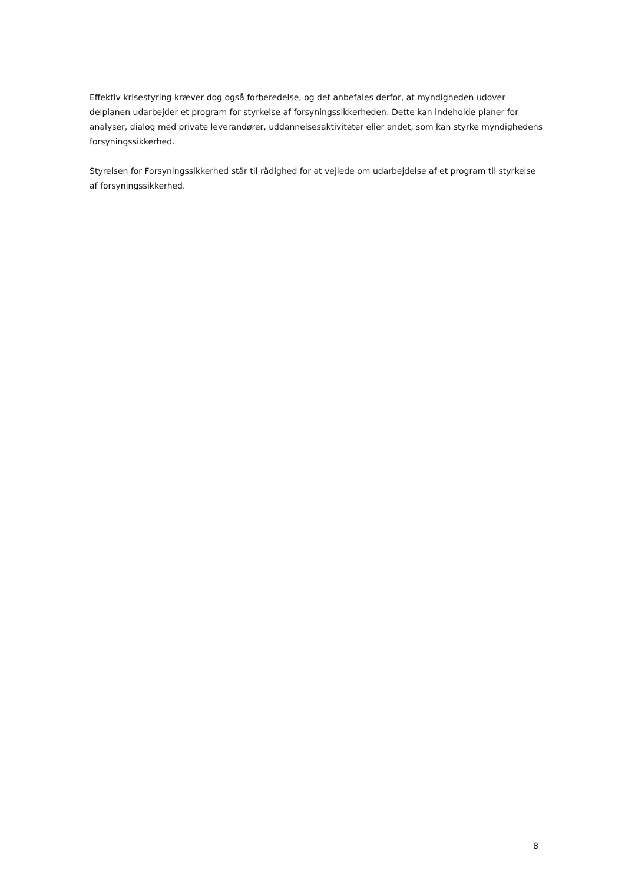Effektiv krisestyring kræver dog også forberedelse, og det anbefales derfor, at myndigheden udover delplanen udarbejder et program for styrkelse af forsyningssikkerheden. Dette kan indeholde planer for analyser, dialog med private leverandører, uddannelsesaktiviteter eller andet, som kan styrke myndighedens forsyningssikkerhed.
Styrelsen for Forsyningssikkerhed står til rådighed for at vejlede om udarbejdelse af et program til styrkelse af forsyningssikkerhed.
8